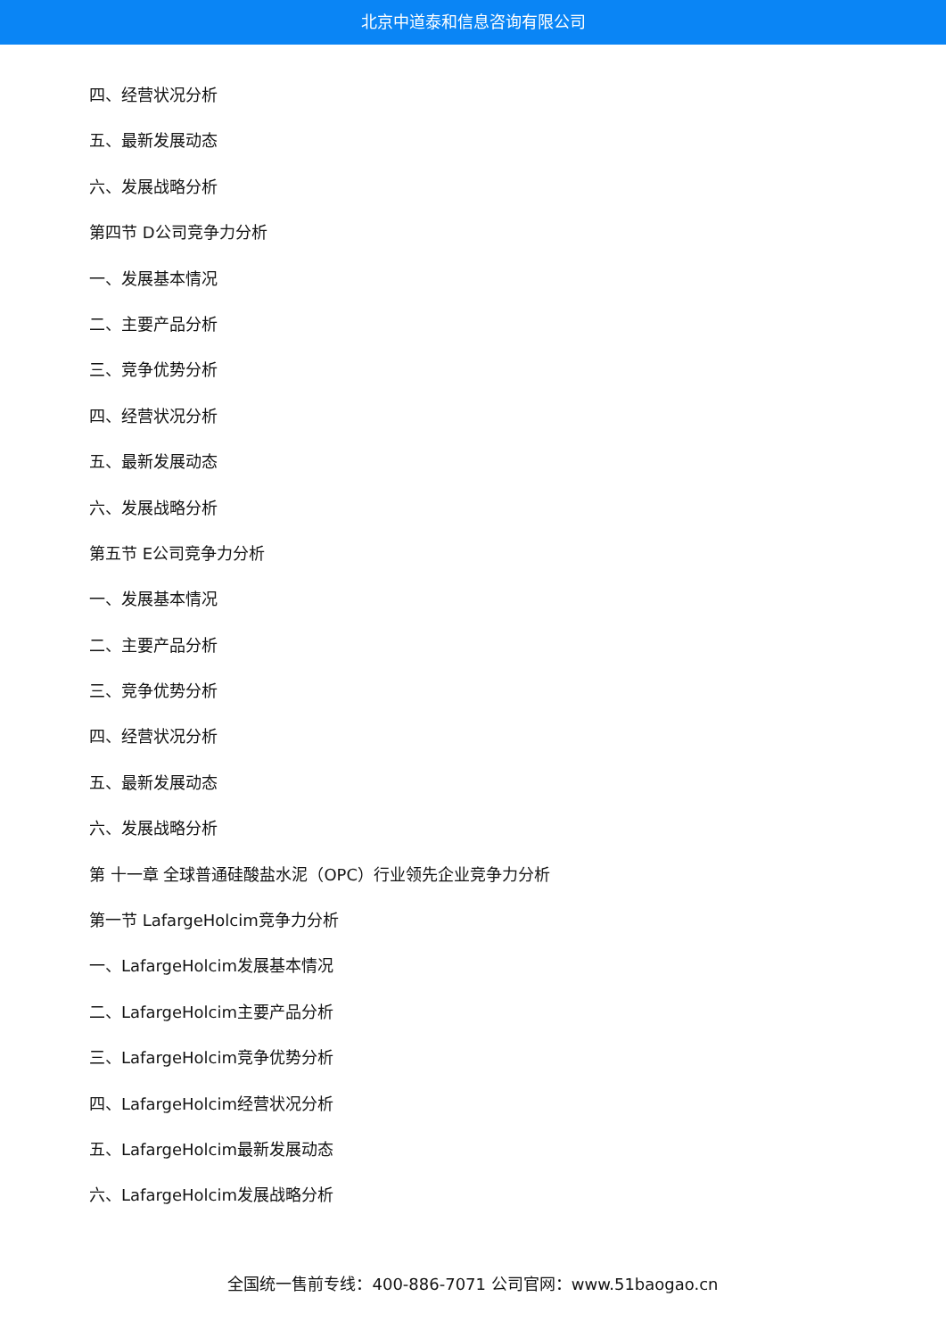北京中道泰和信息咨询有限公司
四、经营状况分析
五、最新发展动态
六、发展战略分析
第四节 D公司竞争力分析
一、发展基本情况
二、主要产品分析
三、竞争优势分析
四、经营状况分析
五、最新发展动态
六、发展战略分析
第五节 E公司竞争力分析
一、发展基本情况
二、主要产品分析
三、竞争优势分析
四、经营状况分析
五、最新发展动态
六、发展战略分析
第 十一章 全球普通硅酸盐水泥（OPC）行业领先企业竞争力分析
第一节 LafargeHolcim竞争力分析
一、LafargeHolcim发展基本情况
二、LafargeHolcim主要产品分析
三、LafargeHolcim竞争优势分析
四、LafargeHolcim经营状况分析
五、LafargeHolcim最新发展动态
六、LafargeHolcim发展战略分析
全国统一售前专线：400-886-7071 公司官网：www.51baogao.cn